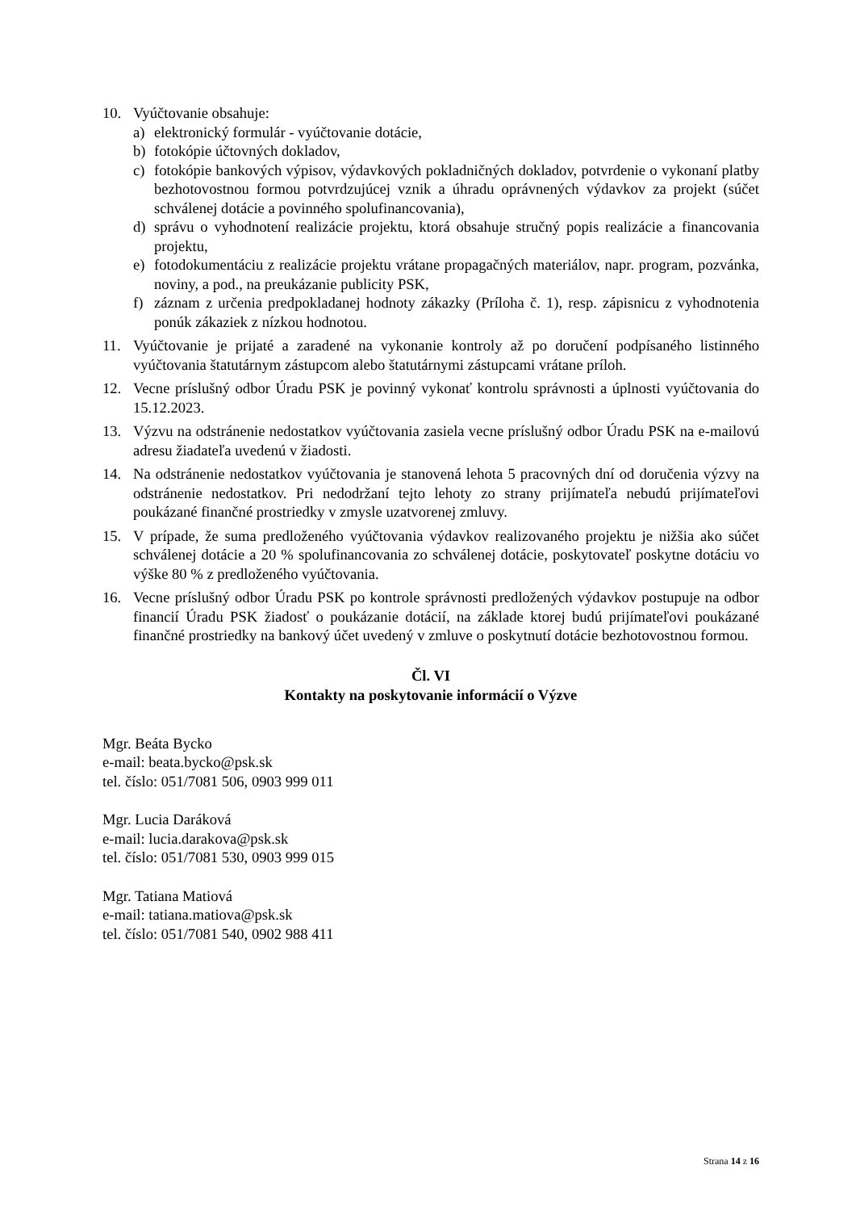10. Vyúčtovanie obsahuje:
a) elektronický formulár - vyúčtovanie dotácie,
b) fotokópie účtovných dokladov,
c) fotokópie bankových výpisov, výdavkových pokladničných dokladov, potvrdenie o vykonaní platby bezhotovostnou formou potvrdzujúcej vznik a úhradu oprávnených výdavkov za projekt (súčet schválenej dotácie a povinného spolufinancovania),
d) správu o vyhodnotení realizácie projektu, ktorá obsahuje stručný popis realizácie a financovania projektu,
e) fotodokumentáciu z realizácie projektu vrátane propagačných materiálov, napr. program, pozvánka, noviny, a pod., na preukázanie publicity PSK,
f) záznam z určenia predpokladanej hodnoty zákazky (Príloha č. 1), resp. zápisnicu z vyhodnotenia ponúk zákaziek z nízkou hodnotou.
11. Vyúčtovanie je prijaté a zaradené na vykonanie kontroly až po doručení podpísaného listinného vyúčtovania štatutárnym zástupcom alebo štatutárnymi zástupcami vrátane príloh.
12. Vecne príslušný odbor Úradu PSK je povinný vykonať kontrolu správnosti a úplnosti vyúčtovania do 15.12.2023.
13. Výzvu na odstránenie nedostatkov vyúčtovania zasiela vecne príslušný odbor Úradu PSK na e-mailovú adresu žiadateľa uvedenú v žiadosti.
14. Na odstránenie nedostatkov vyúčtovania je stanovená lehota 5 pracovných dní od doručenia výzvy na odstránenie nedostatkov. Pri nedodržaní tejto lehoty zo strany prijímateľa nebudú prijímateľovi poukázané finančné prostriedky v zmysle uzatvorenej zmluvy.
15. V prípade, že suma predloženého vyúčtovania výdavkov realizovaného projektu je nižšia ako súčet schválenej dotácie a 20 % spolufinancovania zo schválenej dotácie, poskytovateľ poskytne dotáciu vo výške 80 % z predloženého vyúčtovania.
16. Vecne príslušný odbor Úradu PSK po kontrole správnosti predložených výdavkov postupuje na odbor financií Úradu PSK žiadosť o poukázanie dotácií, na základe ktorej budú prijímateľovi poukázané finančné prostriedky na bankový účet uvedený v zmluve o poskytnutí dotácie bezhotovostnou formou.
Čl. VI
Kontakty na poskytovanie informácií o Výzve
Mgr. Beáta Bycko
e-mail: beata.bycko@psk.sk
tel. číslo: 051/7081 506, 0903 999 011
Mgr. Lucia Daráková
e-mail: lucia.darakova@psk.sk
tel. číslo: 051/7081 530, 0903 999 015
Mgr. Tatiana Matiová
e-mail: tatiana.matiova@psk.sk
tel. číslo: 051/7081 540, 0902 988 411
Strana 14 z 16